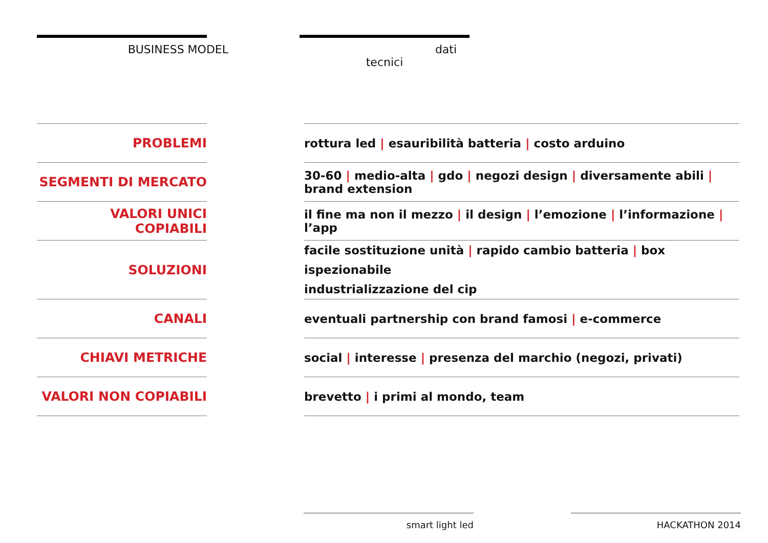BUSINESS MODEL dati tecnici
| PROBLEMI | | rottura led / esauribilità batteria / costo arduino |
| SEGMENTI DI MERCATO | | 30-60 / medio-alta / gdo / negozi design / diversamente abili / brand extension |
| VALORI UNICI COPIABILI | | il fine ma non il mezzo / il design / l’emozione / l’informazione / l’app |
| SOLUZIONI | | facile sostituzione unità / rapido cambio batteria / box ispezionabile industrializzazione del cip |
| CANALI | | eventuali partnership con brand famosi / e-commerce |
| CHIAVI METRICHE | | social / interesse / presenza del marchio (negozi, privati) |
| VALORI NON COPIABILI | | brevetto / i primi al mondo, team |
smart light led HACKATHON 2014